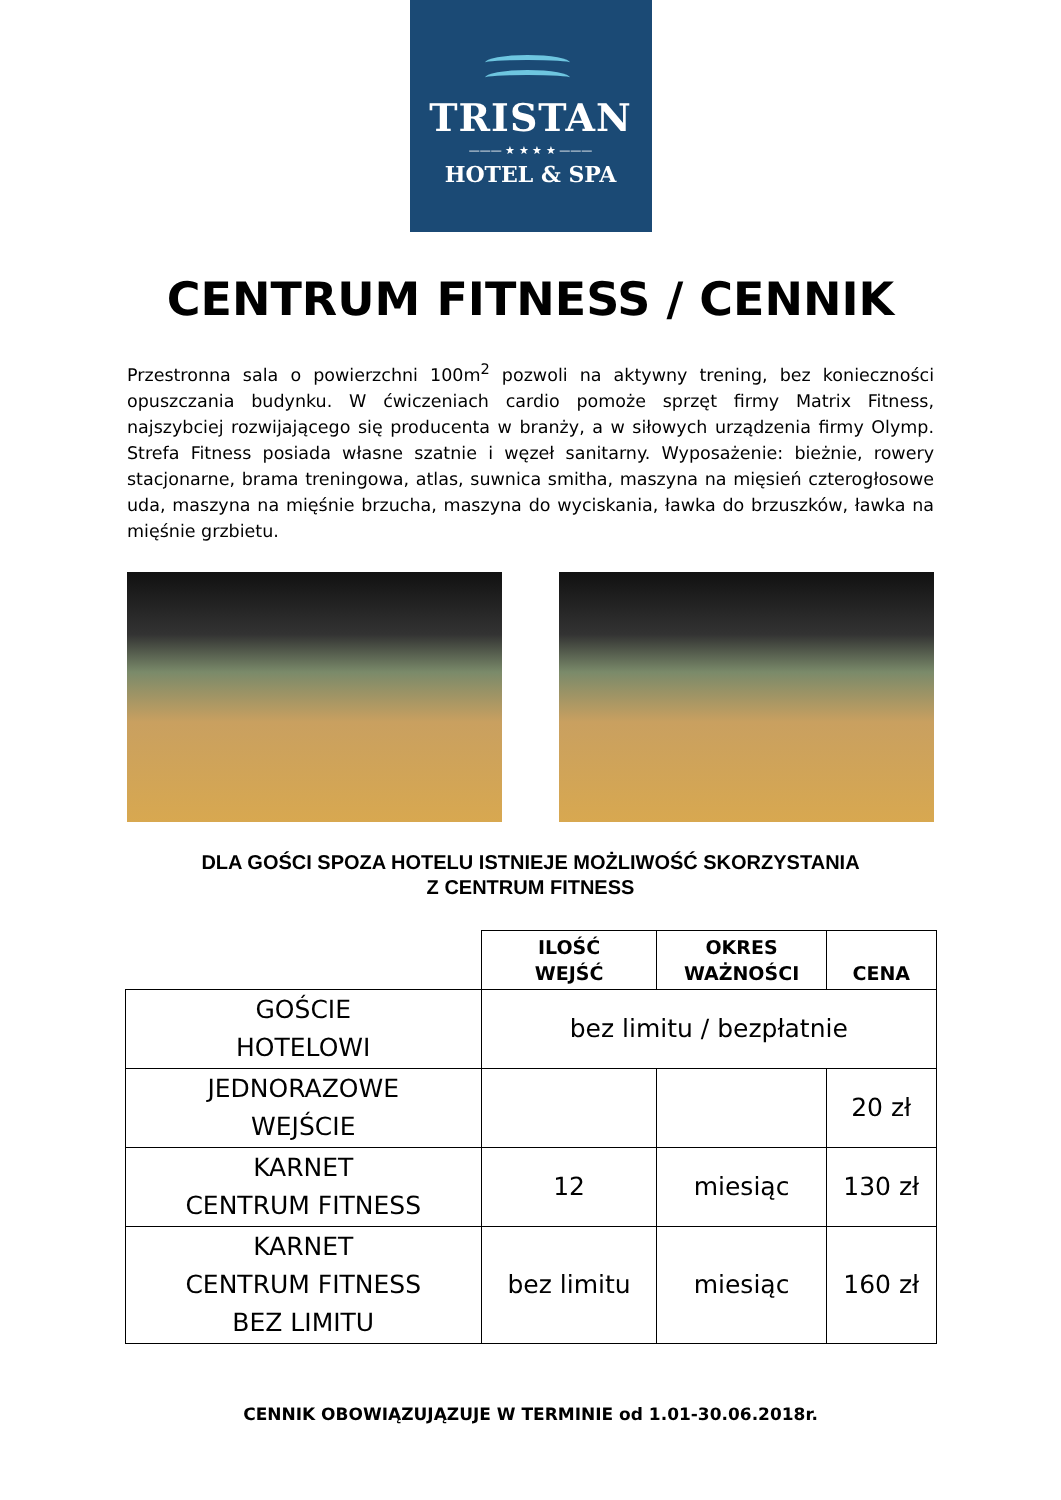TRISTAN
——— ★ ★ ★ ★ ———
HOTEL & SPA
CENTRUM FITNESS / CENNIK
Przestronna sala o powierzchni 100m<sup>2</sup> pozwoli na aktywny trening, bez konieczności opuszczania budynku. W ćwiczeniach cardio pomoże sprzęt firmy Matrix Fitness, najszybciej rozwijającego się producenta w branży, a w siłowych urządzenia firmy Olymp. Strefa Fitness posiada własne szatnie i węzeł sanitarny. Wyposażenie: bieżnie, rowery stacjonarne, brama treningowa, atlas, suwnica smitha, maszyna na mięsień czterogłosowe uda, maszyna na mięśnie brzucha, maszyna do wyciskania, ławka do brzuszków, ławka na mięśnie grzbietu.
DLA GOŚCI SPOZA HOTELU ISTNIEJE MOŻLIWOŚĆ SKORZYSTANIA
Z CENTRUM FITNESS
| | ILOŚĆ WEJŚĆ | OKRES WAŻNOŚCI | CENA |
| --- | --- | --- | --- |
| GOŚCIE HOTELOWI | bez limitu / bezpłatnie | | |
| JEDNORAZOWE WEJŚCIE | | | 20 zł |
| KARNET CENTRUM FITNESS | 12 | miesiąc | 130 zł |
| KARNET CENTRUM FITNESS BEZ LIMITU | bez limitu | miesiąc | 160 zł |
CENNIK OBOWIĄZUJĄZUJE W TERMINIE od 1.01-30.06.2018r.